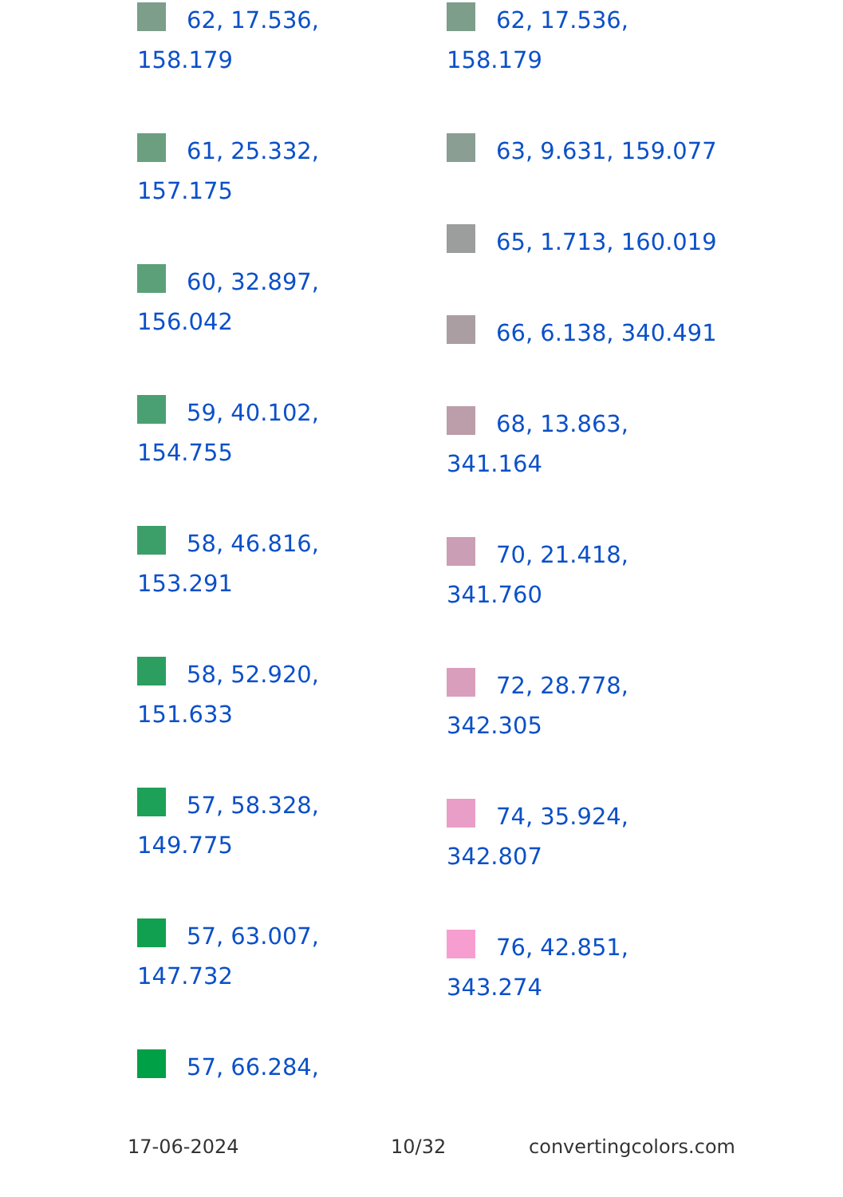62, 17.536, 158.179
61, 25.332, 157.175
60, 32.897, 156.042
59, 40.102, 154.755
58, 46.816, 153.291
58, 52.920, 151.633
57, 58.328, 149.775
57, 63.007, 147.732
57, 66.284,
62, 17.536, 158.179
63, 9.631, 159.077
65, 1.713, 160.019
66, 6.138, 340.491
68, 13.863, 341.164
70, 21.418, 341.760
72, 28.778, 342.305
74, 35.924, 342.807
76, 42.851, 343.274
17-06-2024 10/32 convertingcolors.com